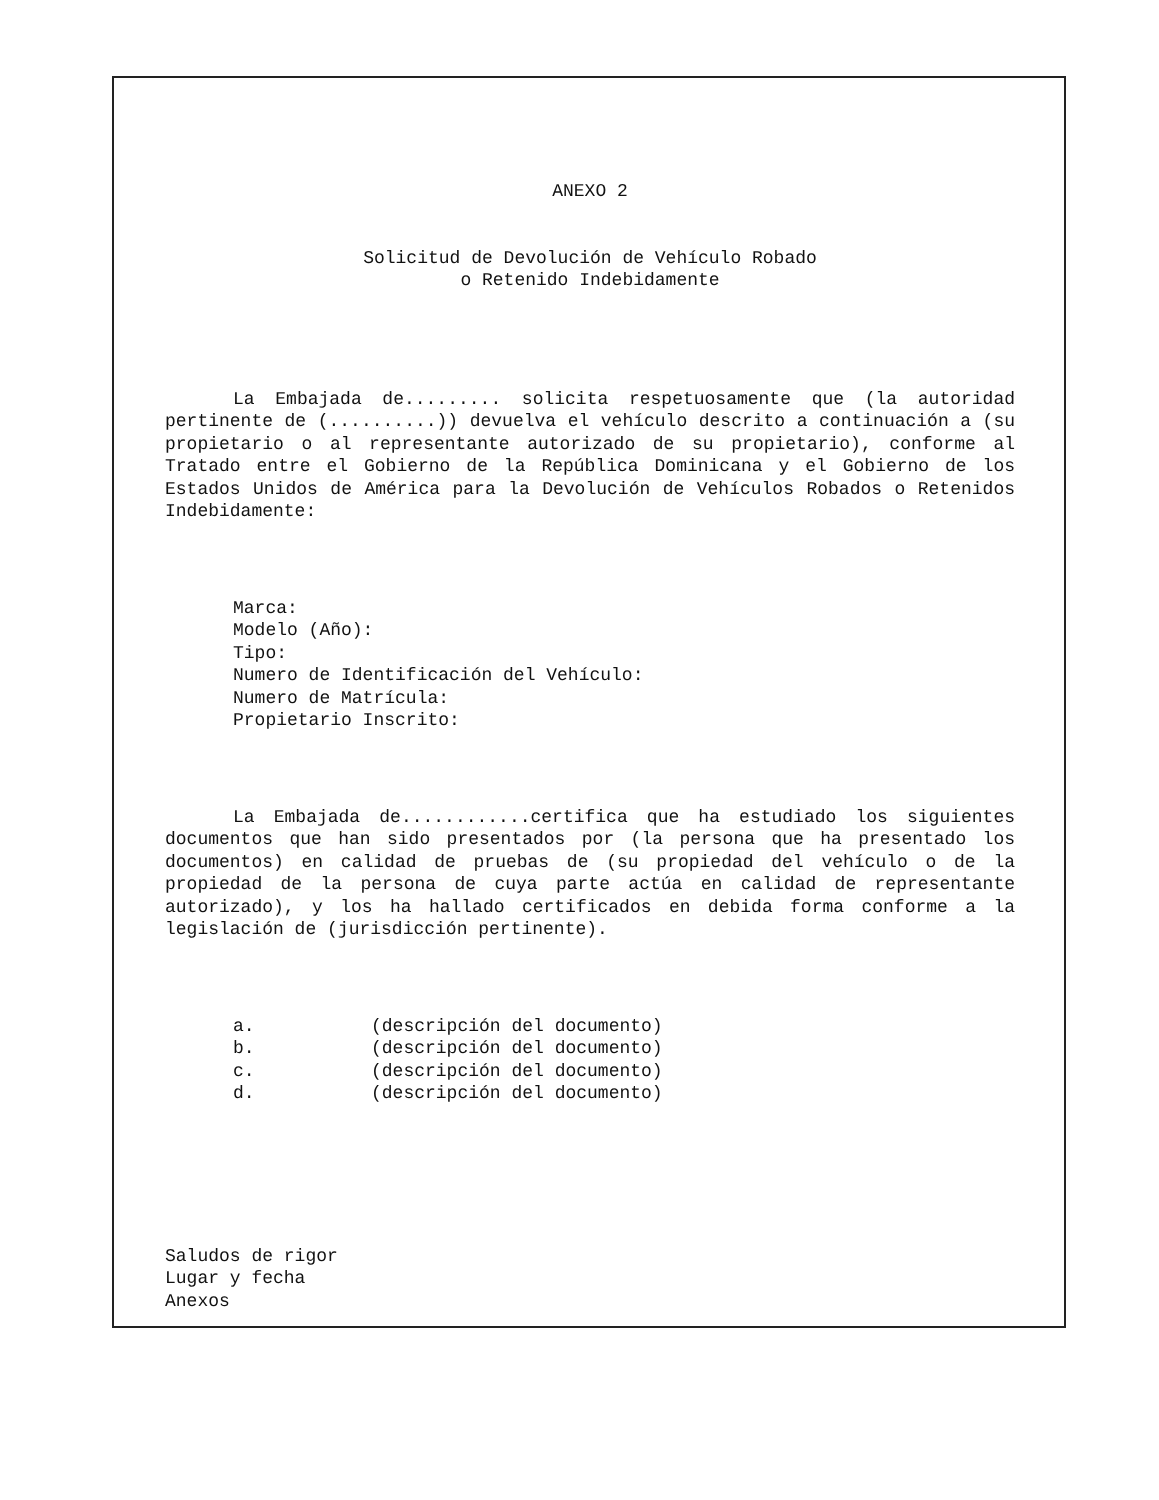ANEXO 2
Solicitud de Devolución de Vehículo Robado
o Retenido Indebidamente
La Embajada de......... solicita respetuosamente que (la autoridad pertinente de (..........)) devuelva el vehículo descrito a continuación a (su propietario o al representante autorizado de su propietario), conforme al Tratado entre el Gobierno de la República Dominicana y el Gobierno de los Estados Unidos de América para la Devolución de Vehículos Robados o Retenidos Indebidamente:
Marca:
Modelo (Año):
Tipo:
Numero de Identificación del Vehículo:
Numero de Matrícula:
Propietario Inscrito:
La Embajada de............certifica que ha estudiado los siguientes documentos que han sido presentados por (la persona que ha presentado los documentos) en calidad de pruebas de (su propiedad del vehículo o de la propiedad de la persona de cuya parte actúa en calidad de representante autorizado), y los ha hallado certificados en debida forma conforme a la legislación de (jurisdicción pertinente).
a. (descripción del documento)
b. (descripción del documento)
c. (descripción del documento)
d. (descripción del documento)
Saludos de rigor
Lugar y fecha
Anexos